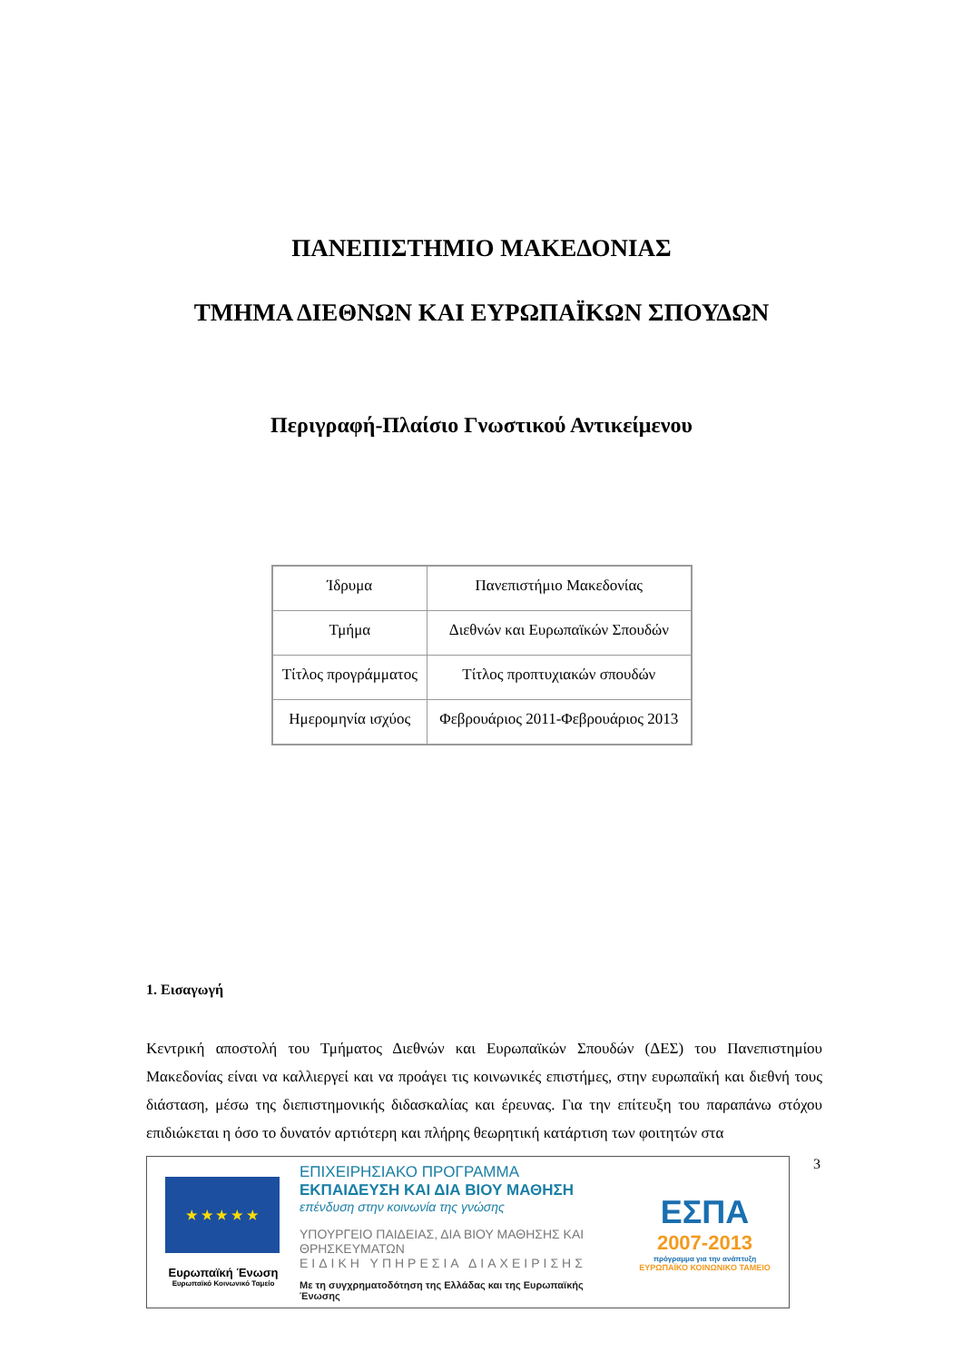ΠΑΝΕΠΙΣΤΗΜΙΟ ΜΑΚΕΔΟΝΙΑΣ
ΤΜΗΜΑ ΔΙΕΘΝΩΝ ΚΑΙ ΕΥΡΩΠΑΪΚΩΝ ΣΠΟΥΔΩΝ
Περιγραφή-Πλαίσιο Γνωστικού Αντικείμενου
| Ίδρυμα | Πανεπιστήμιο Μακεδονίας |
| Τμήμα | Διεθνών και Ευρωπαϊκών Σπουδών |
| Τίτλος προγράμματος | Τίτλος προπτυχιακών σπουδών |
| Ημερομηνία ισχύος | Φεβρουάριος 2011-Φεβρουάριος 2013 |
1. Εισαγωγή
Κεντρική αποστολή του Τμήματος Διεθνών και Ευρωπαϊκών Σπουδών (ΔΕΣ) του Πανεπιστημίου Μακεδονίας είναι να καλλιεργεί και να προάγει τις κοινωνικές επιστήμες, στην ευρωπαϊκή και διεθνή τους διάσταση, μέσω της διεπιστημονικής διδασκαλίας και έρευνας. Για την επίτευξη του παραπάνω στόχου επιδιώκεται η όσο το δυνατόν αρτιότερη και πλήρης θεωρητική κατάρτιση των φοιτητών στα
★ ★ ★ ★ ★
Ευρωπαϊκή Ένωση
Ευρωπαϊκό Κοινωνικό Ταμείο
ΕΠΙΧΕΙΡΗΣΙΑΚΟ ΠΡΟΓΡΑΜΜΑ
ΕΚΠΑΙΔΕΥΣΗ ΚΑΙ ΔΙΑ ΒΙΟΥ ΜΑΘΗΣΗ
επένδυση στην κοινωνία της γνώσης
ΥΠΟΥΡΓΕΙΟ ΠΑΙΔΕΙΑΣ, ΔΙΑ ΒΙΟΥ ΜΑΘΗΣΗΣ ΚΑΙ ΘΡΗΣΚΕΥΜΑΤΩΝ
ΕΙΔΙΚΗ ΥΠΗΡΕΣΙΑ ΔΙΑΧΕΙΡΙΣΗΣ
Με τη συγχρηματοδότηση της Ελλάδας και της Ευρωπαϊκής Ένωσης
ΕΣΠΑ
2007-2013
πρόγραμμα για την ανάπτυξη
ΕΥΡΩΠΑΪΚΟ ΚΟΙΝΩΝΙΚΟ ΤΑΜΕΙΟ
3